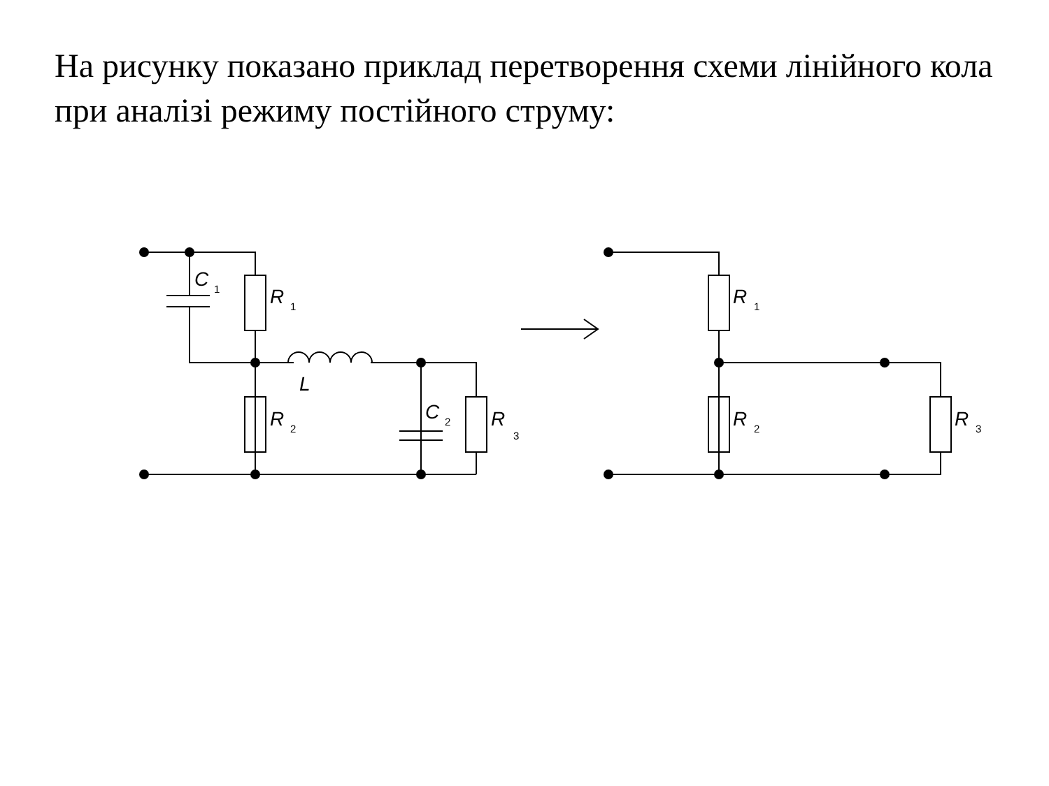На рисунку показано приклад перетворення схеми лінійного кола при аналізі режиму постійного струму:
C
1
R
1
R
2
L
C
2
R
3
R
1
R
2
R
3